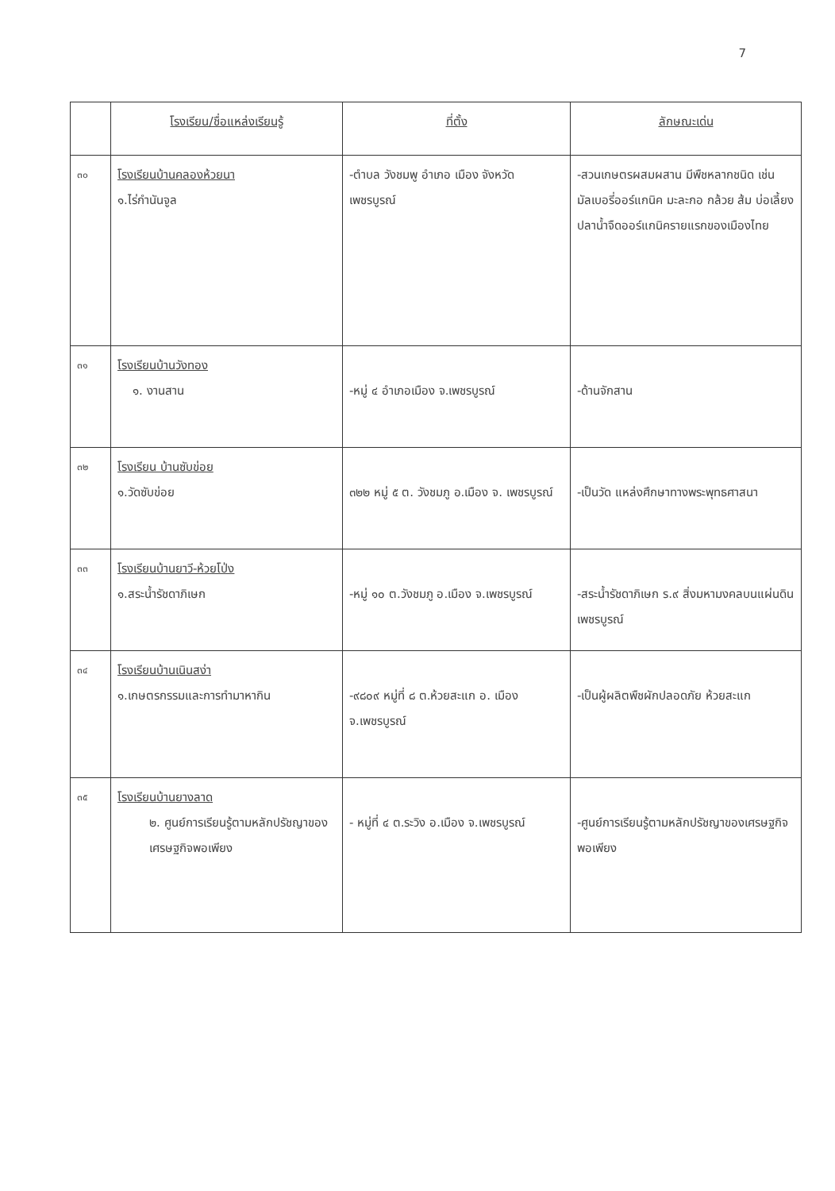7
| | โรงเรียน/ชื่อแหล่งเรียนรู้ | ที่ตั้ง | ลักษณะเด่น |
| --- | --- | --- | --- |
| ๓๐ | โรงเรียนบ้านคลองห้วยนา ๑.ไร่กำนันจูล | -ตำบล วังชมพู อำเภอ เมือง จังหวัด เพชรบูรณ์ | -สวนเกษตรผสมผสาน มีพืชหลากชนิด เช่น มัลเบอรี่ออร์แกนิค มะละกอ กล้วย ส้ม บ่อเลี้ยงปลาน้ำจืดออร์แกนิครายแรกของเมืองไทย |
| ๓๑ | โรงเรียนบ้านวังทอง ๑. งานสาน | -หมู่ ๔ อำเภอเมือง จ.เพชรบูรณ์ | -ด้านจักสาน |
| ๓๒ | โรงเรียน บ้านซับข่อย ๑.วัดซับข่อย | ๓๒๒ หมู่ ๕ ต. วังชมภู อ.เมือง จ. เพชรบูรณ์ | -เป็นวัด แหล่งศึกษาทางพระพุทธศาสนา |
| ๓๓ | โรงเรียนบ้านยาวี-ห้วยโป่ง ๑.สระน้ำรัชดาภิเษก | -หมู่ ๑๐ ต.วังชมภู อ.เมือง จ.เพชรบูรณ์ | -สระน้ำรัชดาภิเษก ร.๙ สิ่งมหามงคลบนแผ่นดินเพชรบูรณ์ |
| ๓๔ | โรงเรียนบ้านเนินสง่า ๑.เกษตรกรรมและการทำมาหากิน | -๙๘๐๙ หมู่ที่ ๘ ต.ห้วยสะแก อ. เมือง จ.เพชรบูรณ์ | -เป็นผู้ผลิตพืชผักปลอดภัย ห้วยสะแก |
| ๓๕ | โรงเรียนบ้านยางลาด ๒. ศูนย์การเรียนรู้ตามหลักปรัชญาของเศรษฐกิจพอเพียง | - หมู่ที่ ๔ ต.ระวิง อ.เมือง จ.เพชรบูรณ์ | -ศูนย์การเรียนรู้ตามหลักปรัชญาของเศรษฐกิจพอเพียง |